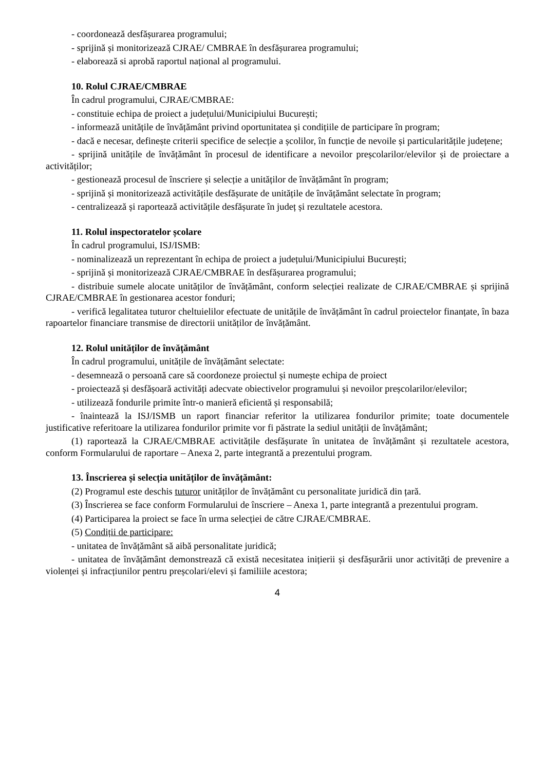- coordonează desfășurarea programului;
- sprijină și monitorizează CJRAE/ CMBRAE în desfășurarea programului;
- elaborează si aprobă raportul național al programului.
10. Rolul CJRAE/CMBRAE
În cadrul programului, CJRAE/CMBRAE:
- constituie echipa de proiect a județului/Municipiului București;
- informează unitățile de învățământ privind oportunitatea și condițiile de participare în program;
- dacă e necesar, definește criterii specifice de selecție a școlilor, în funcție de nevoile și particularitățile județene;
- sprijină unitățile de învățământ în procesul de identificare a nevoilor preșcolarilor/elevilor și de proiectare a activităților;
- gestionează procesul de înscriere și selecție a unităților de învățământ în program;
- sprijină și monitorizează activitățile desfășurate de unitățile de învățământ selectate în program;
- centralizează și raportează activitățile desfășurate în județ și rezultatele acestora.
11. Rolul inspectoratelor școlare
În cadrul programului, ISJ/ISMB:
- nominalizează un reprezentant în echipa de proiect a județului/Municipiului București;
- sprijină și monitorizează CJRAE/CMBRAE în desfășurarea programului;
- distribuie sumele alocate unităților de învățământ, conform selecției realizate de CJRAE/CMBRAE și sprijină CJRAE/CMBRAE în gestionarea acestor fonduri;
- verifică legalitatea tuturor cheltuielilor efectuate de unitățile de învățământ în cadrul proiectelor finanțate, în baza rapoartelor financiare transmise de directorii unităților de învățământ.
12. Rolul unităților de învățământ
În cadrul programului, unitățile de învățământ selectate:
- desemnează o persoană care să coordoneze proiectul și numește echipa de proiect
- proiectează și desfășoară activități adecvate obiectivelor programului și nevoilor preșcolarilor/elevilor;
- utilizează fondurile primite într-o manieră eficientă și responsabilă;
- înaintează la ISJ/ISMB un raport financiar referitor la utilizarea fondurilor primite; toate documentele justificative referitoare la utilizarea fondurilor primite vor fi păstrate la sediul unității de învățământ;
(1) raportează la CJRAE/CMBRAE activitățile desfășurate în unitatea de învățământ și rezultatele acestora, conform Formularului de raportare – Anexa 2, parte integrantă a prezentului program.
13. Înscrierea și selecția unităților de învățământ:
(2) Programul este deschis tuturor unităților de învățământ cu personalitate juridică din țară.
(3) Înscrierea se face conform Formularului de înscriere – Anexa 1, parte integrantă a prezentului program.
(4) Participarea la proiect se face în urma selecției de către CJRAE/CMBRAE.
(5) Condiții de participare:
- unitatea de învățământ să aibă personalitate juridică;
- unitatea de învățământ demonstrează că există necesitatea inițierii și desfășurării unor activități de prevenire a violenței și infracțiunilor pentru preșcolari/elevi și familiile acestora;
4